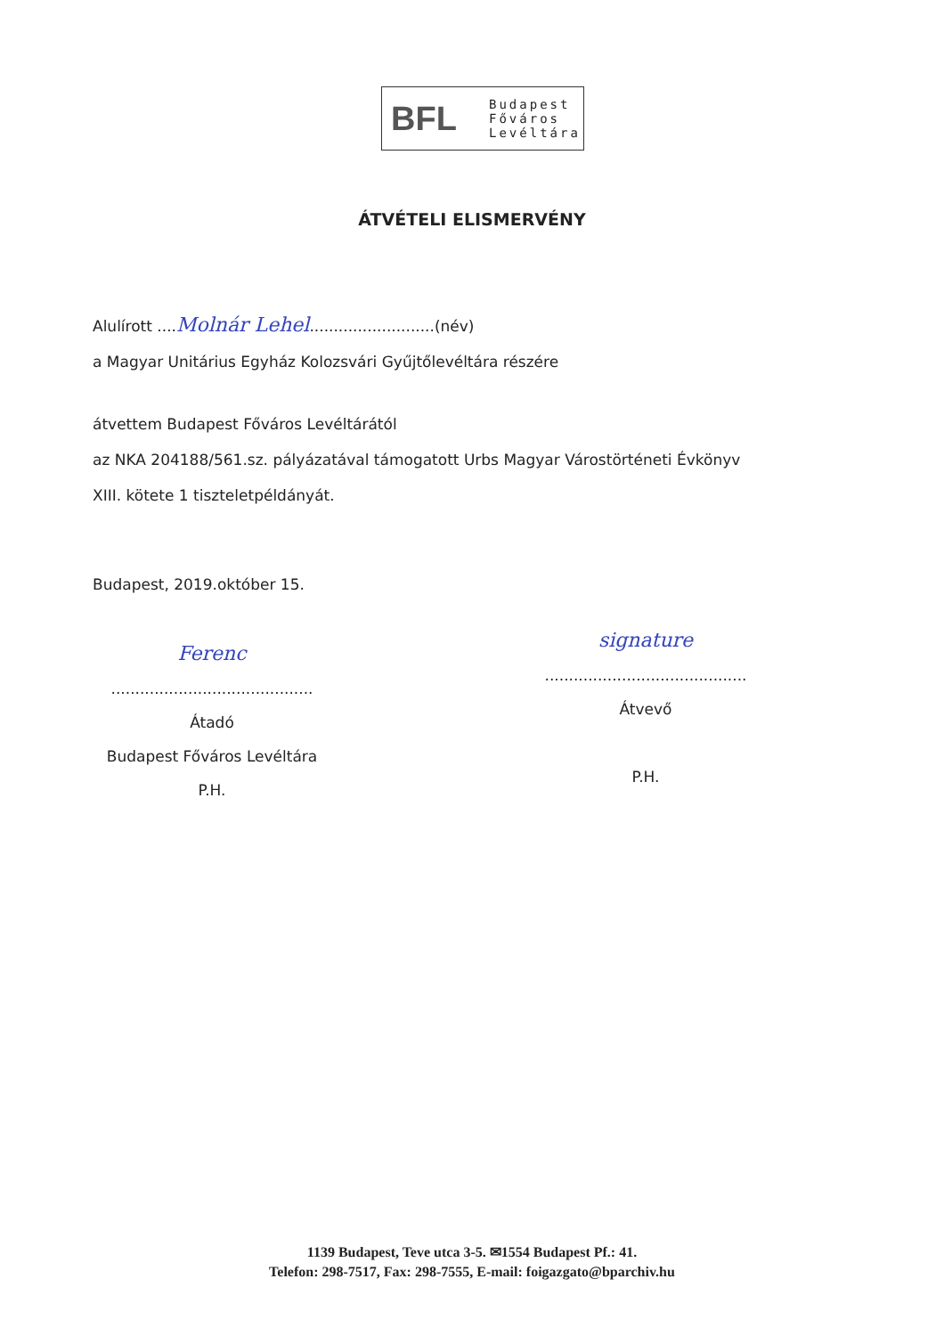BFL
Budapest
Főváros
Levéltára
ÁTVÉTELI ELISMERVÉNY
Alulírott ....Molnár Lehel..........................(név)
a Magyar Unitárius Egyház Kolozsvári Gyűjtőlevéltára részére
átvettem Budapest Főváros Levéltárától
az NKA 204188/561.sz. pályázatával támogatott Urbs Magyar Várostörténeti Évkönyv
XIII. kötete 1 tiszteletpéldányát.
Budapest, 2019.október 15.
Ferenc
..........................................
Átadó
Budapest Főváros Levéltára
P.H.
signature
..........................................
Átvevő
P.H.
1139 Budapest, Teve utca 3-5. ✉1554 Budapest Pf.: 41.
Telefon: 298-7517, Fax: 298-7555, E-mail: foigazgato@bparchiv.hu